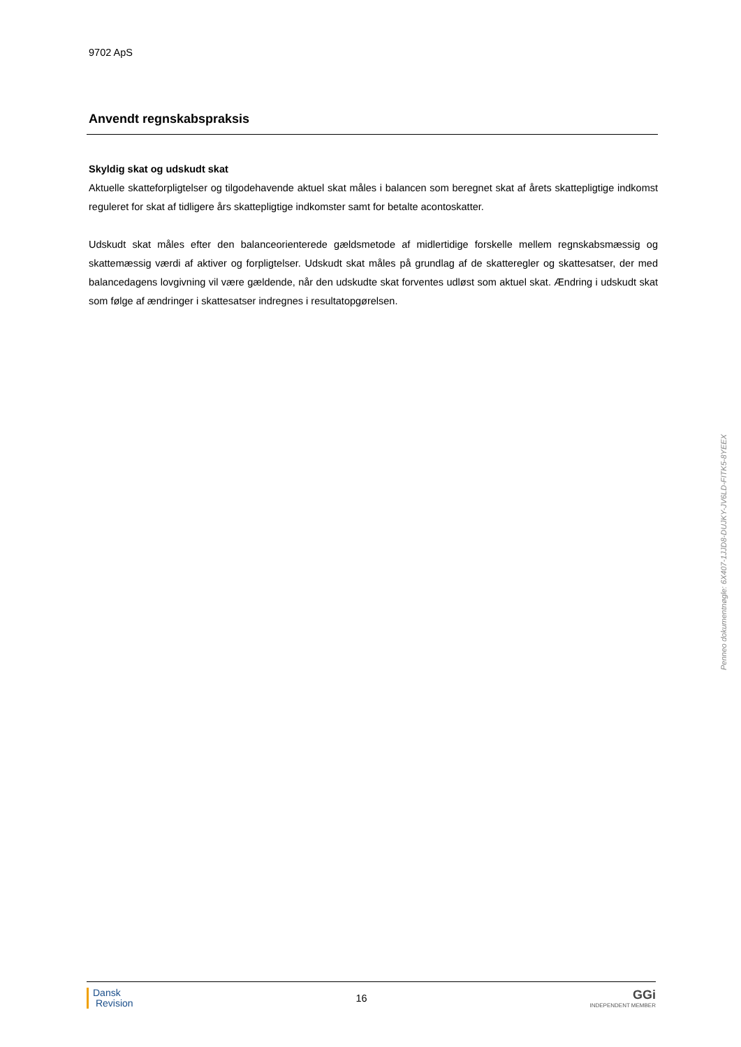9702 ApS
Anvendt regnskabspraksis
Skyldig skat og udskudt skat
Aktuelle skatteforpligtelser og tilgodehavende aktuel skat måles i balancen som beregnet skat af årets skattepligtige indkomst reguleret for skat af tidligere års skattepligtige indkomster samt for betalte acontoskatter.
Udskudt skat måles efter den balanceorienterede gældsmetode af midlertidige forskelle mellem regnskabsmæssig og skattemæssig værdi af aktiver og forpligtelser. Udskudt skat måles på grundlag af de skatteregler og skattesatser, der med balancedagens lovgivning vil være gældende, når den udskudte skat forventes udløst som aktuel skat. Ændring i udskudt skat som følge af ændringer i skattesatser indregnes i resultatopgørelsen.
Penneo dokumentnøgle: 6X407-1JJD8-DUJKY-JV6LD-FITK5-8YEEX
Dansk
Revision
16
GGi
INDEPENDENT MEMBER